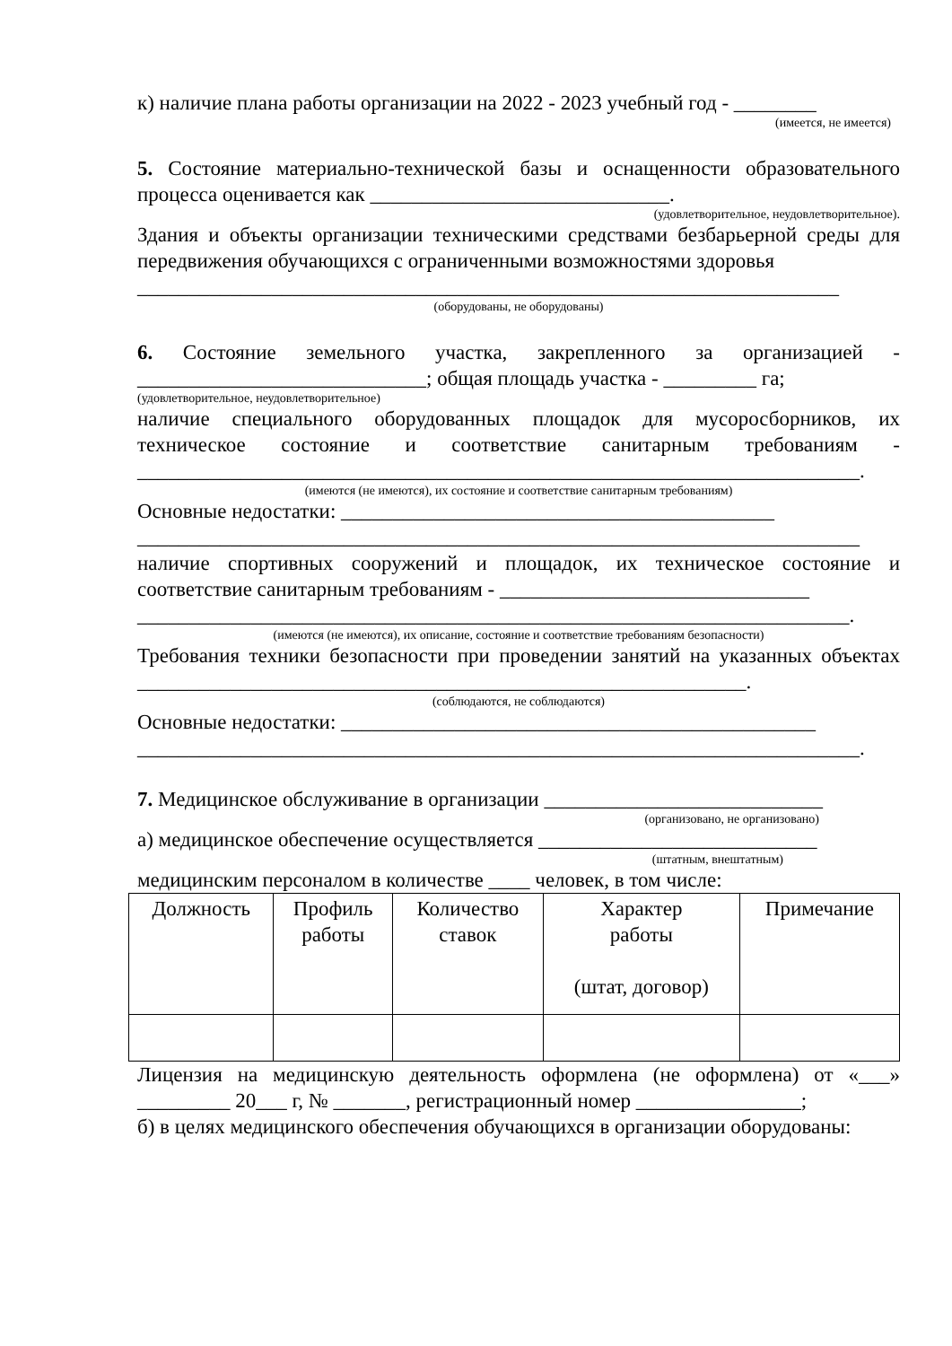к) наличие плана работы организации на 2022 - 2023 учебный год - ________
(имеется, не имеется)
5. Состояние материально-технической базы и оснащенности образовательного процесса оценивается как _____________________________.
(удовлетворительное, неудовлетворительное).
Здания и объекты организации техническими средствами безбарьерной среды для передвижения обучающихся с ограниченными возможностями здоровья
____________________________________________________________________
(оборудованы, не оборудованы)
6. Состояние земельного участка, закрепленного за организацией - ____________________________; общая площадь участка - _________ га;
(удовлетворительное, неудовлетворительное)
наличие специального оборудованных площадок для мусоросборников, их техническое состояние и соответствие санитарным требованиям - ______________________________________________________________________.
(имеются (не имеются), их состояние и соответствие санитарным требованиям)
Основные недостатки: __________________________________________
______________________________________________________________________
наличие спортивных сооружений и площадок, их техническое состояние и соответствие санитарным требованиям - ______________________________
_____________________________________________________________________.
(имеются (не имеются), их описание, состояние и соответствие требованиям безопасности)
Требования техники безопасности при проведении занятий на указанных объектах ___________________________________________________________.
(соблюдаются, не соблюдаются)
Основные недостатки: ______________________________________________
______________________________________________________________________.
7. Медицинское обслуживание в организации ___________________________
(организовано, не организовано)
а) медицинское обеспечение осуществляется ___________________________
(штатным, внештатным)
медицинским персоналом в количестве ____ человек, в том числе:
| Должность | Профиль работы | Количество ставок | Характер работы (штат, договор) | Примечание |
| --- | --- | --- | --- | --- |
Лицензия на медицинскую деятельность оформлена (не оформлена) от «___» _________ 20___ г, № _______, регистрационный номер ________________;
б) в целях медицинского обеспечения обучающихся в организации оборудованы: